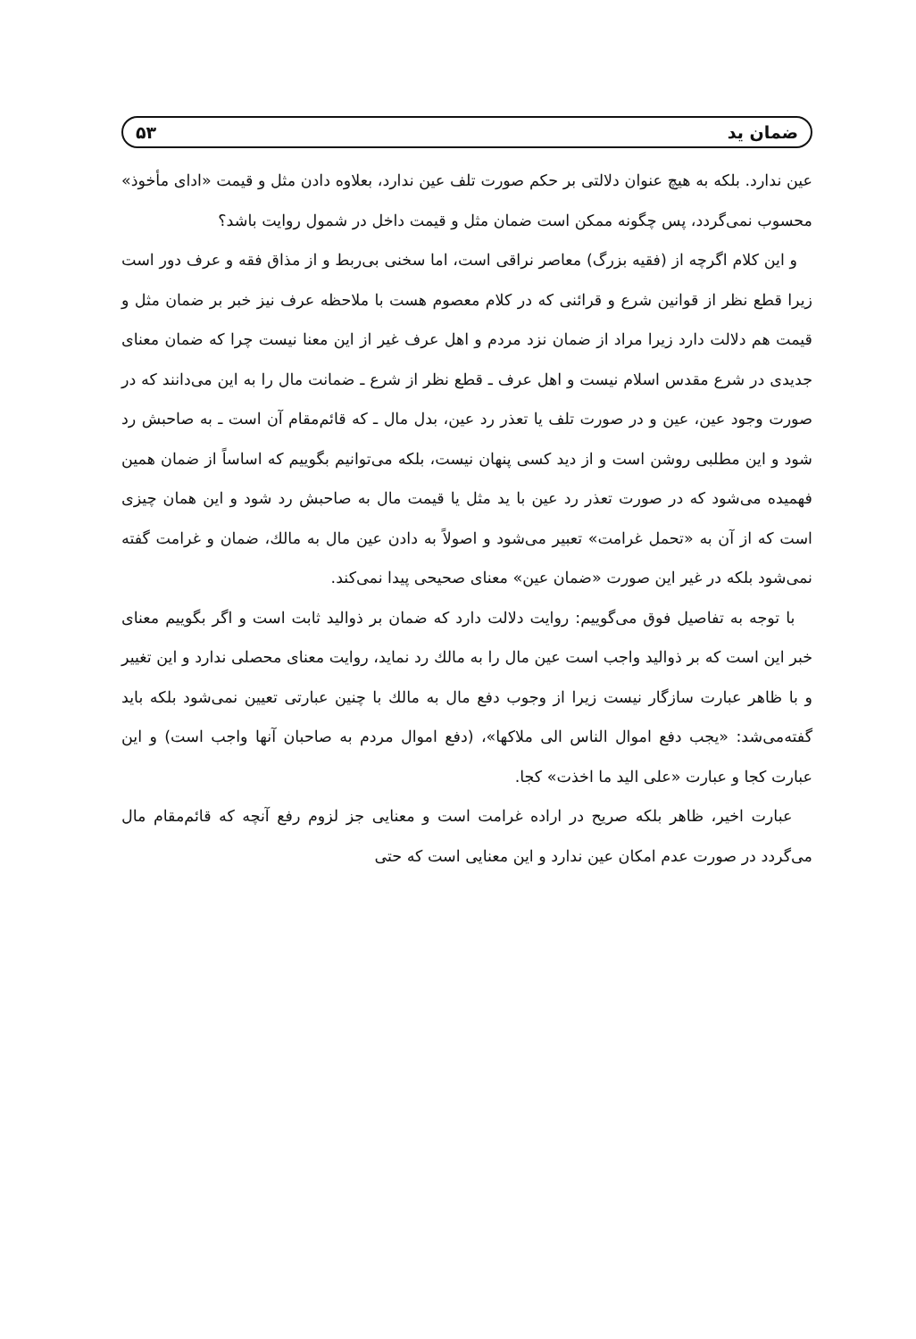ضمان ید ۵۳
عین ندارد. بلکه به هیچ عنوان دلالتی بر حکم صورت تلف عین ندارد، بعلاوه دادن مثل و قیمت «ادای مأخوذ» محسوب نمی‌گردد، پس چگونه ممکن است ضمان مثل و قیمت داخل در شمول روایت باشد؟
و این کلام اگرچه از (فقیه بزرگ) معاصر نراقی است، اما سخنی بی‌ربط و از مذاق فقه و عرف دور است زیرا قطع نظر از قوانین شرع و قرائنی که در کلام معصوم هست با ملاحظه عرف نیز خبر بر ضمان مثل و قیمت هم دلالت دارد زیرا مراد از ضمان نزد مردم و اهل عرف غیر از این معنا نیست چرا که ضمان معنای جدیدی در شرع مقدس اسلام نیست و اهل عرف ـ قطع نظر از شرع ـ ضمانت مال را به این می‌دانند که در صورت وجود عین، عین و در صورت تلف یا تعذر رد عین، بدل مال ـ که قائم‌مقام آن است ـ به صاحبش رد شود و این مطلبی روشن است و از دید کسی پنهان نیست، بلکه می‌توانیم بگوییم که اساساً از ضمان همین فهمیده می‌شود که در صورت تعذر رد عین با ید مثل یا قیمت مال به صاحبش رد شود و این همان چیزی است که از آن به «تحمل غرامت» تعبیر می‌شود و اصولاً به دادن عین مال به مالك، ضمان و غرامت گفته نمی‌شود بلکه در غیر این صورت «ضمان عین» معنای صحیحی پیدا نمی‌کند.
با توجه به تفاصیل فوق می‌گوییم: روایت دلالت دارد که ضمان بر ذوالید ثابت است و اگر بگوییم معنای خبر این است که بر ذوالید واجب است عین مال را به مالك رد نماید، روایت معنای محصلی ندارد و این تغییر و با ظاهر عبارت سازگار نیست زیرا از وجوب دفع مال به مالك با چنین عبارتی تعیین نمی‌شود بلکه باید گفته‌می‌شد: «یجب دفع اموال الناس الی ملاکها»، (دفع اموال مردم به صاحبان آنها واجب است) و این عبارت کجا و عبارت «علی الید ما اخذت» کجا.
عبارت اخیر، ظاهر بلکه صریح در اراده غرامت است و معنایی جز لزوم رفع آنچه که قائم‌مقام مال می‌گردد در صورت عدم امکان عین ندارد و این معنایی است که حتی